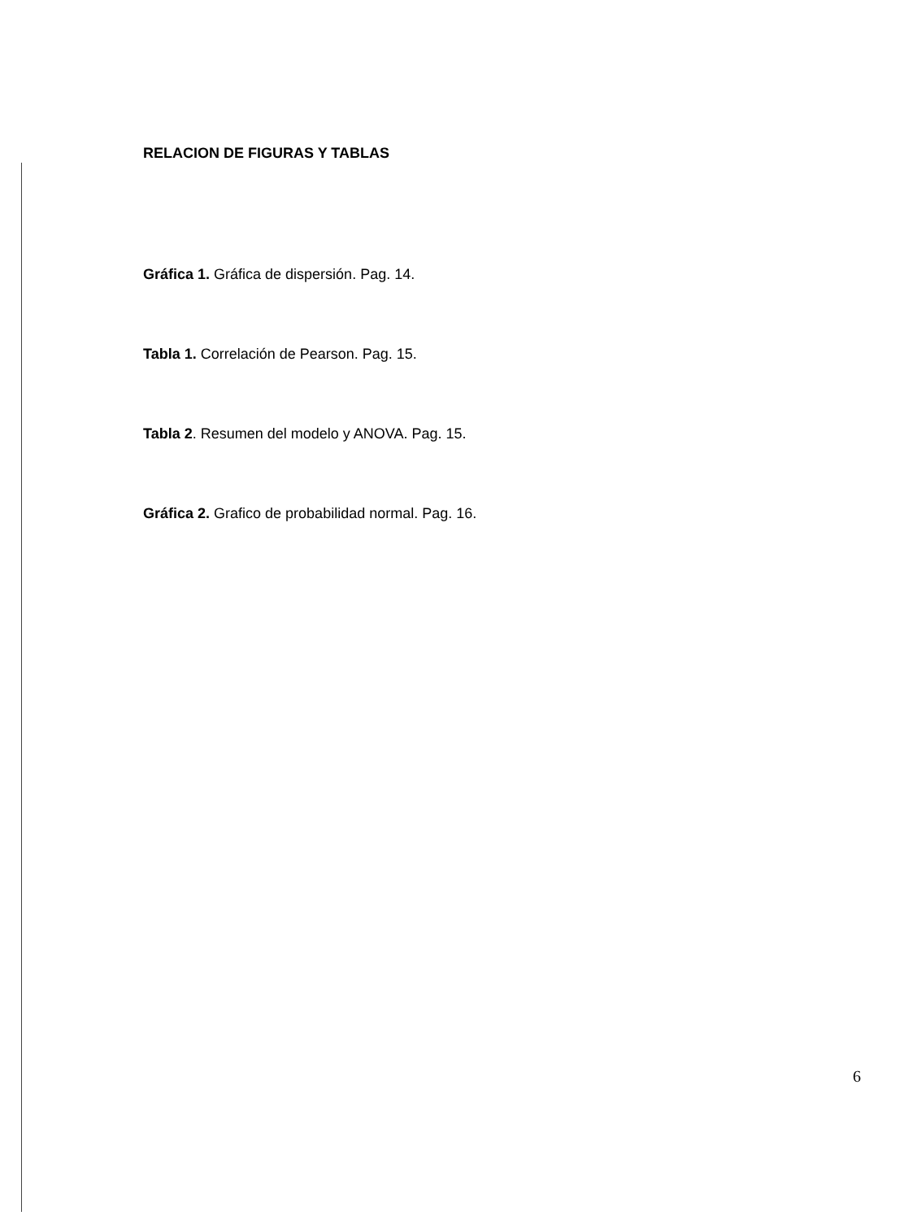RELACION DE FIGURAS Y TABLAS
Gráfica 1. Gráfica de dispersión. Pag. 14.
Tabla 1. Correlación de Pearson. Pag. 15.
Tabla 2. Resumen del modelo y ANOVA. Pag. 15.
Gráfica 2. Grafico de probabilidad normal. Pag. 16.
6